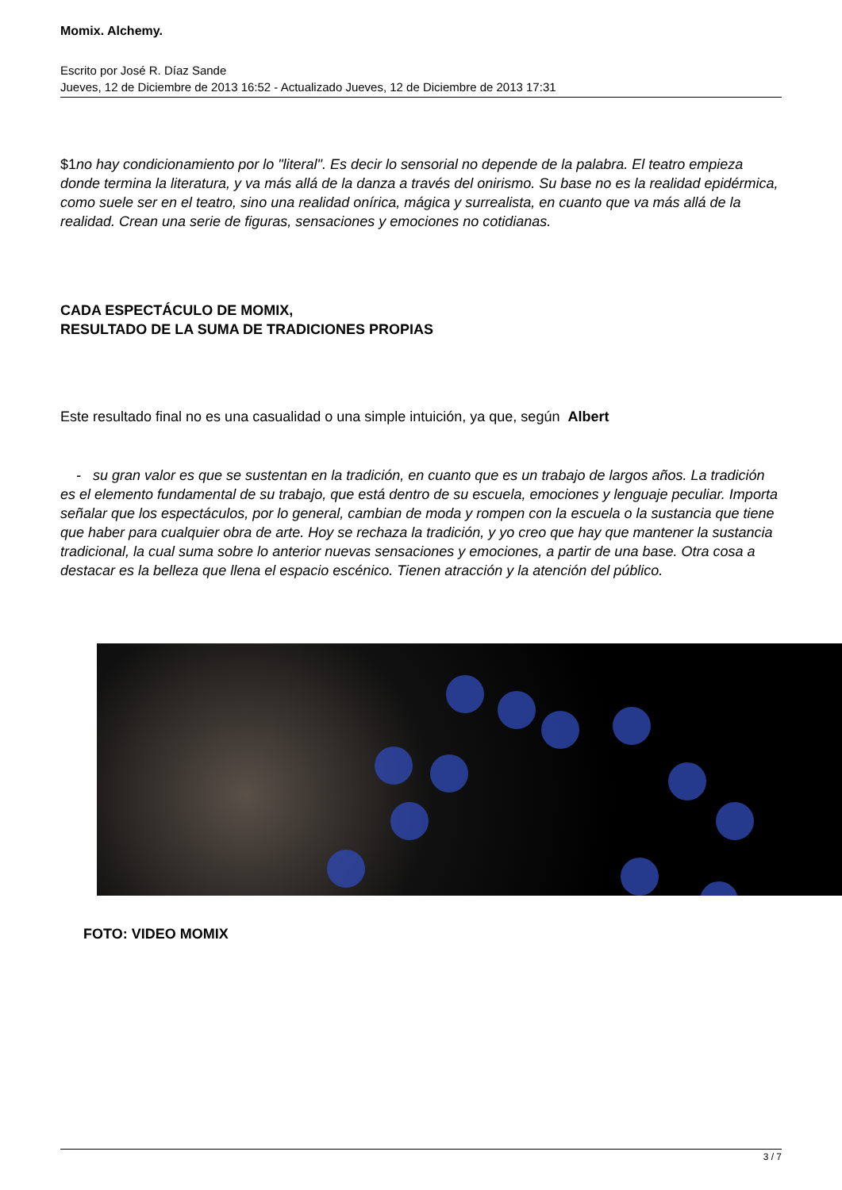Momix. Alchemy.
Escrito por José R. Díaz Sande
Jueves, 12 de Diciembre de 2013 16:52 - Actualizado Jueves, 12 de Diciembre de 2013 17:31
$1no hay condicionamiento por lo "literal". Es decir lo sensorial no depende de la palabra. El teatro empieza donde termina la literatura, y va más allá de la danza a través del onirismo. Su base no es la realidad epidérmica, como suele ser en el teatro, sino una realidad onírica, mágica y surrealista, en cuanto que va más allá de la realidad. Crean una serie de figuras, sensaciones y emociones no cotidianas.
CADA ESPECTÁCULO DE MOMIX,
RESULTADO DE LA SUMA DE TRADICIONES PROPIAS
Este resultado final no es una casualidad o una simple intuición, ya que, según Albert
- su gran valor es que se sustentan en la tradición, en cuanto que es un trabajo de largos años. La tradición es el elemento fundamental de su trabajo, que está dentro de su escuela, emociones y lenguaje peculiar. Importa señalar que los espectáculos, por lo general, cambian de moda y rompen con la escuela o la sustancia que tiene que haber para cualquier obra de arte. Hoy se rechaza la tradición, y yo creo que hay que mantener la sustancia tradicional, la cual suma sobre lo anterior nuevas sensaciones y emociones, a partir de una base. Otra cosa a destacar es la belleza que llena el espacio escénico. Tienen atracción y la atención del público.
FOTO: VIDEO MOMIX
3 / 7